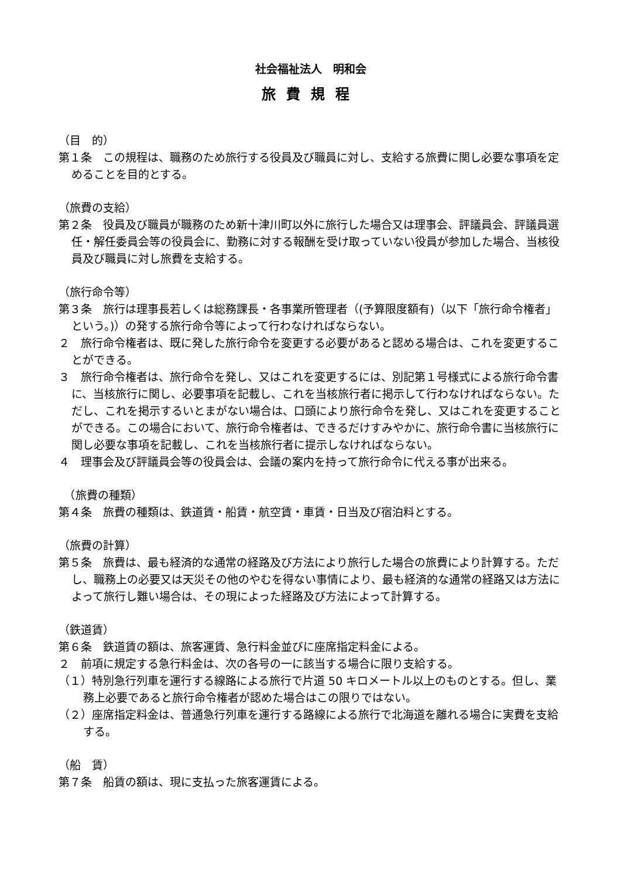社会福祉法人　明和会
旅費規程
（目　的）
第１条　この規程は、職務のため旅行する役員及び職員に対し、支給する旅費に関し必要な事項を定めることを目的とする。
（旅費の支給）
第２条　役員及び職員が職務のため新十津川町以外に旅行した場合又は理事会、評議員会、評議員選任・解任委員会等の役員会に、勤務に対する報酬を受け取っていない役員が参加した場合、当核役員及び職員に対し旅費を支給する。
（旅行命令等）
第３条　旅行は理事長若しくは総務課長・各事業所管理者（(予算限度額有)（以下「旅行命令権者」という。)）の発する旅行命令等によって行わなければならない。
２　旅行命令権者は、既に発した旅行命令を変更する必要があると認める場合は、これを変更することができる。
３　旅行命令権者は、旅行命令を発し、又はこれを変更するには、別記第１号様式による旅行命令書に、当核旅行に関し、必要事項を記載し、これを当核旅行者に掲示して行わなければならない。ただし、これを掲示するいとまがない場合は、口頭により旅行命令を発し、又はこれを変更することができる。この場合において、旅行命令権者は、できるだけすみやかに、旅行命令書に当核旅行に関し必要な事項を記載し、これを当核旅行者に提示しなければならない。
４　理事会及び評議員会等の役員会は、会議の案内を持って旅行命令に代える事が出来る。
　（旅費の種類）
第４条　旅費の種類は、鉄道賃・船賃・航空賃・車賃・日当及び宿泊料とする。
（旅費の計算）
第５条　旅費は、最も経済的な通常の経路及び方法により旅行した場合の旅費により計算する。ただし、職務上の必要又は天災その他のやむを得ない事情により、最も経済的な通常の経路又は方法によって旅行し難い場合は、その現によった経路及び方法によって計算する。
（鉄道賃）
第６条　鉄道賃の額は、旅客運賃、急行料金並びに座席指定料金による。
２　前項に規定する急行料金は、次の各号の一に該当する場合に限り支給する。
（１）特別急行列車を運行する線路による旅行で片道 50 キロメートル以上のものとする。但し、業務上必要であると旅行命令権者が認めた場合はこの限りではない。
（２）座席指定料金は、普通急行列車を運行する路線による旅行で北海道を離れる場合に実費を支給する。
（船　賃）
第７条　船賃の額は、現に支払った旅客運賃による。